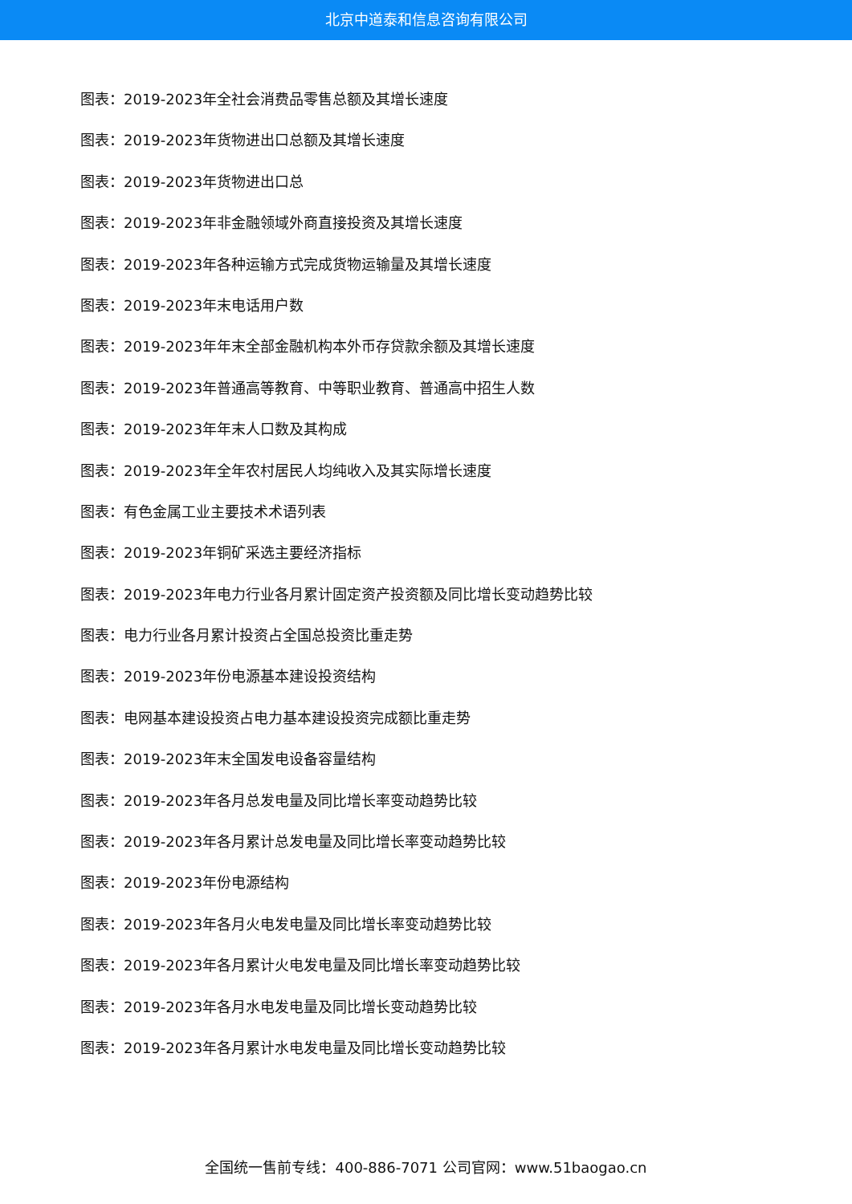北京中道泰和信息咨询有限公司
图表：2019-2023年全社会消费品零售总额及其增长速度
图表：2019-2023年货物进出口总额及其增长速度
图表：2019-2023年货物进出口总
图表：2019-2023年非金融领域外商直接投资及其增长速度
图表：2019-2023年各种运输方式完成货物运输量及其增长速度
图表：2019-2023年末电话用户数
图表：2019-2023年年末全部金融机构本外币存贷款余额及其增长速度
图表：2019-2023年普通高等教育、中等职业教育、普通高中招生人数
图表：2019-2023年年末人口数及其构成
图表：2019-2023年全年农村居民人均纯收入及其实际增长速度
图表：有色金属工业主要技术术语列表
图表：2019-2023年铜矿采选主要经济指标
图表：2019-2023年电力行业各月累计固定资产投资额及同比增长变动趋势比较
图表：电力行业各月累计投资占全国总投资比重走势
图表：2019-2023年份电源基本建设投资结构
图表：电网基本建设投资占电力基本建设投资完成额比重走势
图表：2019-2023年末全国发电设备容量结构
图表：2019-2023年各月总发电量及同比增长率变动趋势比较
图表：2019-2023年各月累计总发电量及同比增长率变动趋势比较
图表：2019-2023年份电源结构
图表：2019-2023年各月火电发电量及同比增长率变动趋势比较
图表：2019-2023年各月累计火电发电量及同比增长率变动趋势比较
图表：2019-2023年各月水电发电量及同比增长变动趋势比较
图表：2019-2023年各月累计水电发电量及同比增长变动趋势比较
全国统一售前专线：400-886-7071 公司官网：www.51baogao.cn